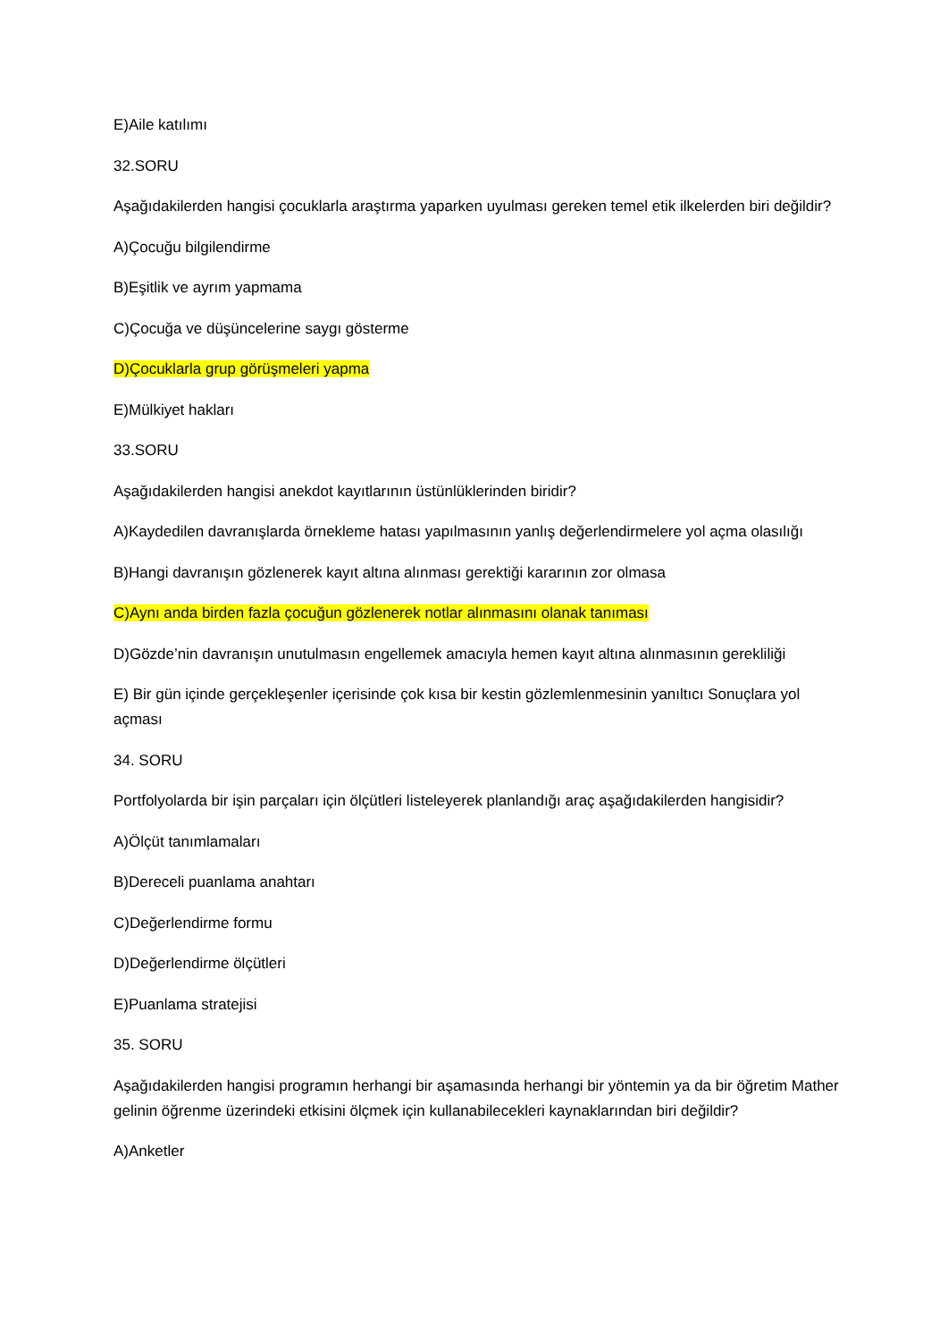E)Aile katılımı
32.SORU
Aşağıdakilerden hangisi çocuklarla araştırma yaparken uyulması gereken temel etik ilkelerden biri değildir?
A)Çocuğu bilgilendirme
B)Eşitlik ve ayrım yapmama
C)Çocuğa ve düşüncelerine saygı gösterme
D)Çocuklarla grup görüşmeleri yapma
E)Mülkiyet hakları
33.SORU
Aşağıdakilerden hangisi anekdot kayıtlarının üstünlüklerinden biridir?
A)Kaydedilen davranışlarda örnekleme hatası yapılmasının yanlış değerlendirmelere yol açma olasılığı
B)Hangi davranışın gözlenerek kayıt altına alınması gerektiği kararının zor olmasa
C)Aynı anda birden fazla çocuğun gözlenerek notlar alınmasını olanak tanıması
D)Gözde’nin davranışın unutulmasın engellemek amacıyla hemen kayıt altına alınmasının gerekliliği
E) Bir gün içinde gerçekleşenler içerisinde çok kısa bir kestin gözlemlenmesinin yanıltıcı Sonuçlara yol açması
34. SORU
Portfolyolarda bir işin parçaları için ölçütleri listeleyerek planlandığı araç aşağıdakilerden hangisidir?
A)Ölçüt tanımlamaları
B)Dereceli puanlama anahtarı
C)Değerlendirme formu
D)Değerlendirme ölçütleri
E)Puanlama stratejisi
35. SORU
Aşağıdakilerden hangisi programın herhangi bir aşamasında herhangi bir yöntemin ya da bir öğretim Mather gelinin öğrenme üzerindeki etkisini ölçmek için kullanabilecekleri kaynaklarından biri değildir?
A)Anketler